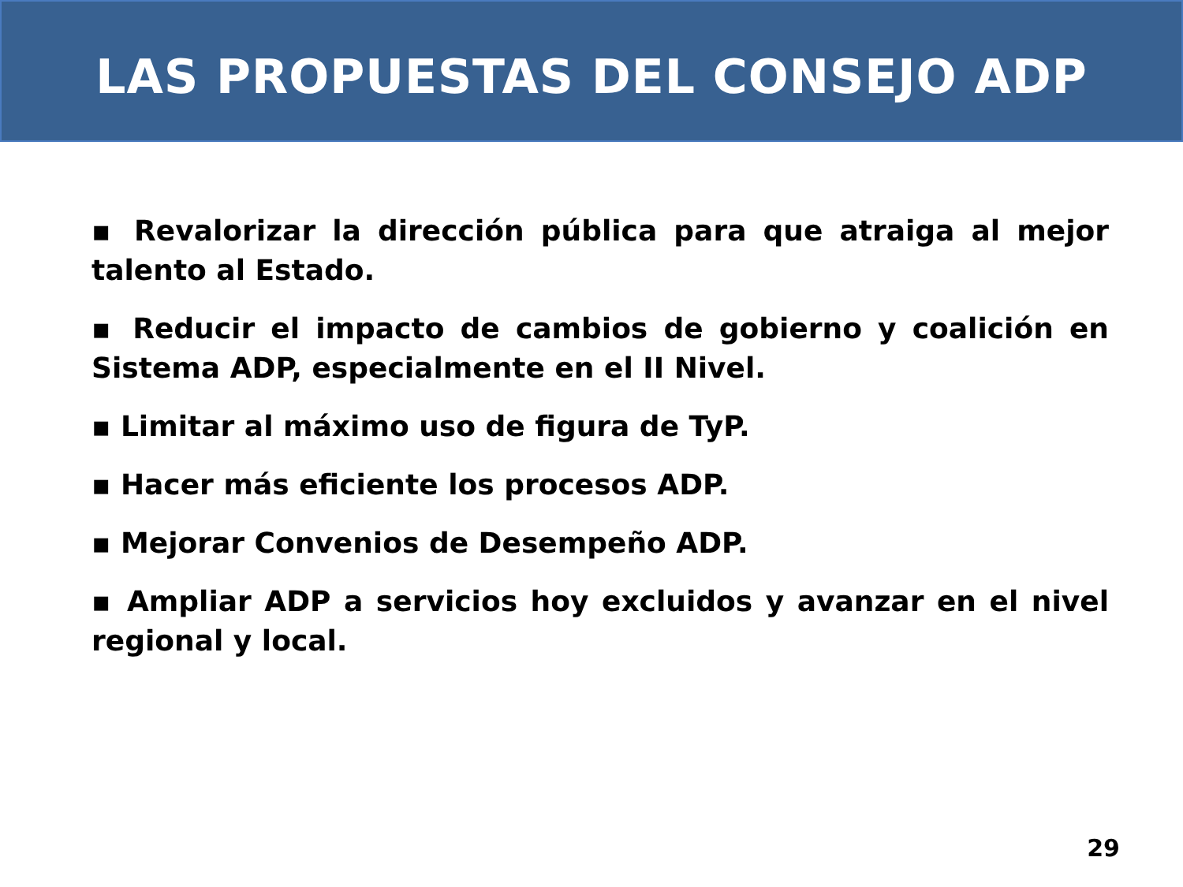LAS PROPUESTAS DEL CONSEJO ADP
▪ Revalorizar la dirección pública para que atraiga al mejor talento al Estado.
▪ Reducir el impacto de cambios de gobierno y coalición en Sistema ADP, especialmente en el II Nivel.
▪ Limitar al máximo uso de figura de TyP.
▪ Hacer más eficiente los procesos ADP.
▪ Mejorar Convenios de Desempeño ADP.
▪ Ampliar ADP a servicios hoy excluidos y avanzar en el nivel regional y local.
29